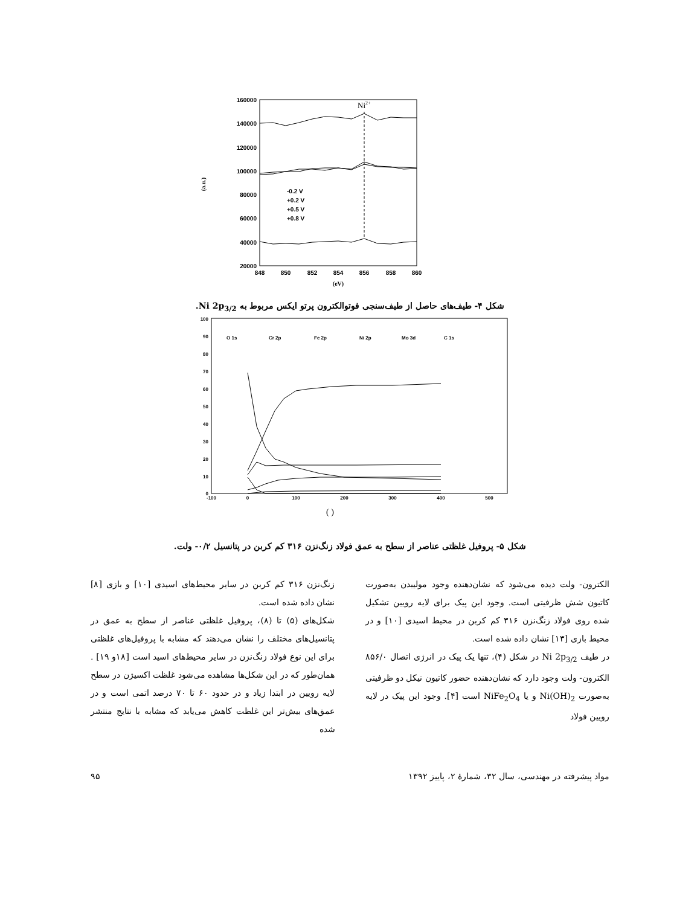160000
140000
120000
100000
80000
60000
40000
20000
848
850
852
854
856
858
860
(eV)
(a.u.)
Ni2+
-0.2 V
+0.2 V
+0.5 V
+0.8 V
شکل ۴- طیف‌های حاصل از طیف‌سنجی فوتوالکترون پرتو ایکس مربوط به Ni 2p<sub>3/2</sub>.
100
90
80
70
60
50
40
30
20
10
0
-100
0
100
200
300
400
500
( )
O 1s
Cr 2p
Fe 2p
Ni 2p
Mo 3d
C 1s
شکل ۵- پروفیل غلظتی عناصر از سطح به عمق فولاد زنگ‌نزن ۳۱۶ کم کربن در پتانسیل ۰/۲- ولت.
الکترون- ولت دیده می‌شود که نشان‌دهنده وجود مولیبدن به‌صورت کاتیون شش ظرفیتی است. وجود این پیک برای لایه رویین تشکیل شده روی فولاد زنگ‌نزن ۳۱۶ کم کربن در محیط اسیدی [۱۰] و در محیط بازی [۱۳] نشان داده شده است.
در طیف Ni 2p<sub>3/2</sub> در شکل (۴)، تنها یک پیک در انرژی اتصال ۸۵۶/۰ الکترون- ولت وجود دارد که نشان‌دهنده حضور کاتیون نیکل دو ظرفیتی به‌صورت Ni(OH)<sub>2</sub> و یا NiFe<sub>2</sub>O<sub>4</sub> است [۴]. وجود این پیک در لایه رویین فولاد
زنگ‌نزن ۳۱۶ کم کربن در سایر محیط‌های اسیدی [۱۰] و بازی [۸] نشان داده شده است.
شکل‌های (۵) تا (۸)، پروفیل غلظتی عناصر از سطح به عمق در پتانسیل‌های مختلف را نشان می‌دهند که مشابه با پروفیل‌های غلظتی برای این نوع فولاد زنگ‌نزن در سایر محیط‌های اسید است [۱۸و ۱۹] . همان‌طور که در این شکل‌ها مشاهده می‌شود غلظت اکسیژن در سطح لایه رویین در ابتدا زیاد و در حدود ۶۰ تا ۷۰ درصد اتمی است و در عمق‌های بیش‌تر این غلظت کاهش می‌یابد که مشابه با نتایج منتشر شده
مواد پیشرفته در مهندسی، سال ۳۲، شمارهٔ ۲، پاییز ۱۳۹۲ ۹۵